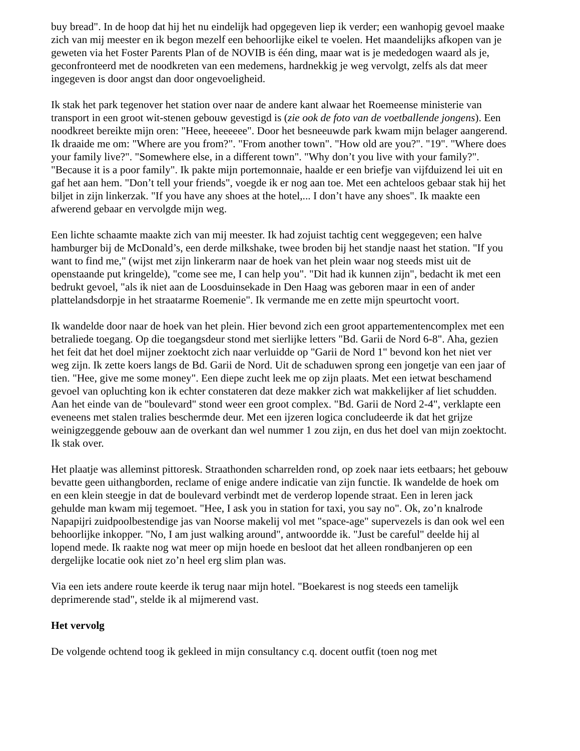buy bread". In de hoop dat hij het nu eindelijk had opgegeven liep ik verder; een wanhopig gevoel maake zich van mij meester en ik begon mezelf een behoorlijke eikel te voelen. Het maandelijks afkopen van je geweten via het Foster Parents Plan of de NOVIB is één ding, maar wat is je mededogen waard als je, geconfronteerd met de noodkreten van een medemens, hardnekkig je weg vervolgt, zelfs als dat meer ingegeven is door angst dan door ongevoeligheid.
Ik stak het park tegenover het station over naar de andere kant alwaar het Roemeense ministerie van transport in een groot wit-stenen gebouw gevestigd is (zie ook de foto van de voetballende jongens). Een noodkreet bereikte mijn oren: "Heee, heeeeee". Door het besneeuwde park kwam mijn belager aangerend. Ik draaide me om: "Where are you from?". "From another town". "How old are you?". "19". "Where does your family live?". "Somewhere else, in a different town". "Why don’t you live with your family?". "Because it is a poor family". Ik pakte mijn portemonnaie, haalde er een briefje van vijfduizend lei uit en gaf het aan hem. "Don’t tell your friends", voegde ik er nog aan toe. Met een achteloos gebaar stak hij het biljet in zijn linkerzak. "If you have any shoes at the hotel,... I don’t have any shoes". Ik maakte een afwerend gebaar en vervolgde mijn weg.
Een lichte schaamte maakte zich van mij meester. Ik had zojuist tachtig cent weggegeven; een halve hamburger bij de McDonald’s, een derde milkshake, twee broden bij het standje naast het station. "If you want to find me," (wijst met zijn linkerarm naar de hoek van het plein waar nog steeds mist uit de openstaande put kringelde), "come see me, I can help you". "Dit had ik kunnen zijn", bedacht ik met een bedrukt gevoel, "als ik niet aan de Loosduinsekade in Den Haag was geboren maar in een of ander plattelandsdorpje in het straatarme Roemenie". Ik vermande me en zette mijn speurtocht voort.
Ik wandelde door naar de hoek van het plein. Hier bevond zich een groot appartementencomplex met een betraliede toegang. Op die toegangsdeur stond met sierlijke letters "Bd. Garii de Nord 6-8". Aha, gezien het feit dat het doel mijner zoektocht zich naar verluidde op "Garii de Nord 1" bevond kon het niet ver weg zijn. Ik zette koers langs de Bd. Garii de Nord. Uit de schaduwen sprong een jongetje van een jaar of tien. "Hee, give me some money". Een diepe zucht leek me op zijn plaats. Met een ietwat beschamend gevoel van opluchting kon ik echter constateren dat deze makker zich wat makkelijker af liet schudden. Aan het einde van de "boulevard" stond weer een groot complex. "Bd. Garii de Nord 2-4", verklapte een eveneens met stalen tralies beschermde deur. Met een ijzeren logica concludeerde ik dat het grijze weinigzeggende gebouw aan de overkant dan wel nummer 1 zou zijn, en dus het doel van mijn zoektocht. Ik stak over.
Het plaatje was alleminst pittoresk. Straathonden scharrelden rond, op zoek naar iets eetbaars; het gebouw bevatte geen uithangborden, reclame of enige andere indicatie van zijn functie. Ik wandelde de hoek om en een klein steegje in dat de boulevard verbindt met de verderop lopende straat. Een in leren jack gehulde man kwam mij tegemoet. "Hee, I ask you in station for taxi, you say no". Ok, zo’n knalrode Napapijri zuidpoolbestendige jas van Noorse makelij vol met "space-age" supervezels is dan ook wel een behoorlijke inkopper. "No, I am just walking around", antwoordde ik. "Just be careful" deelde hij al lopend mede. Ik raakte nog wat meer op mijn hoede en besloot dat het alleen rondbanjeren op een dergelijke locatie ook niet zo’n heel erg slim plan was.
Via een iets andere route keerde ik terug naar mijn hotel. "Boekarest is nog steeds een tamelijk deprimerende stad", stelde ik al mijmerend vast.
Het vervolg
De volgende ochtend toog ik gekleed in mijn consultancy c.q. docent outfit (toen nog met